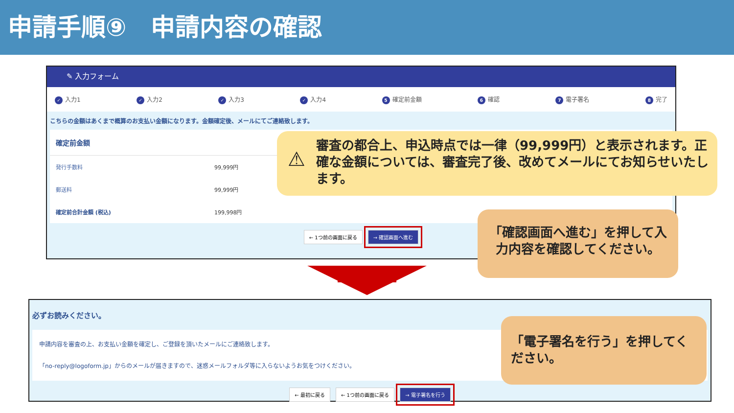申請手順⑨　申請内容の確認
✎ 入力フォーム
✓ 入力1 ✓ 入力2 ✓ 入力3 ✓ 入力4 5 確定前金額 6 確認 7 電子署名 8 完了
こちらの金額はあくまで概算のお支払い金額になります。金額確定後、メールにてご連絡致します。
| 確定前金額 | |
| --- | --- |
| 発行手数料 | 99,999円 |
| 郵送料 | 99,999円 |
| 確定前合計金額 (税込) | 199,998円 |
← 1つ前の画面に戻る → 確認画面へ進む
⚠
審査の都合上、申込時点では一律（99,999円）と表示されます。正確な金額については、審査完了後、改めてメールにてお知らせいたします。
「確認画面へ進む」を押して入力内容を確認してください。
必ずお読みください。
申請内容を審査の上、お支払い金額を確定し、ご登録を頂いたメールにご連絡致します。
「no-reply@logoform.jp」からのメールが届きますので、迷惑メールフォルダ等に入らないようお気をつけください。
← 最初に戻る ← 1つ前の画面に戻る → 電子署名を行う
「電子署名を行う」を押してください。